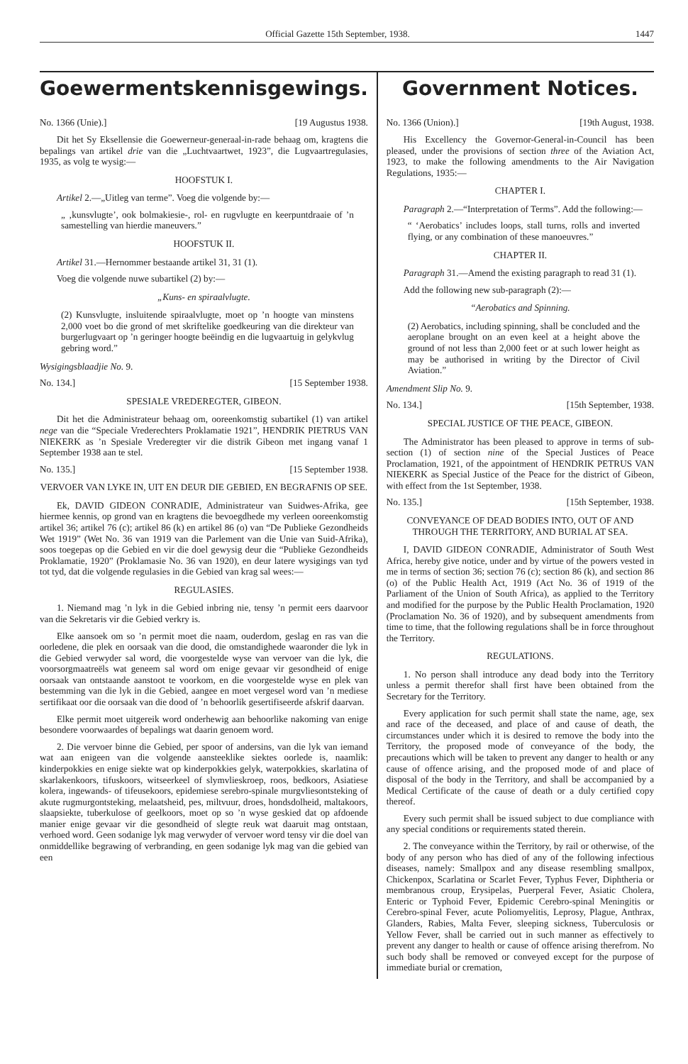Official Gazette 15th September, 1938. 1447
Goewermentskennisgewings.
No. 1366 (Unie).] [19 Augustus 1938.
Dit het Sy Eksellensie die Goewerneur-generaal-in-rade behaag om, kragtens die bepalings van artikel drie van die „Luchtvaartwet, 1923”, die Lugvaartregulasies, 1935, as volg te wysig:—
HOOFSTUK I.
Artikel 2.—„Uitleg van terme”. Voeg die volgende by:—
„ ‚kunsvlugte’, ook bolmakiesie-, rol- en rugvlugte en keerpuntdraaie of ’n samestelling van hierdie maneuvers.”
HOOFSTUK II.
Artikel 31.—Hernommer bestaande artikel 31, 31 (1).
Voeg die volgende nuwe subartikel (2) by:—
„Kuns- en spiraalvlugte.
(2) Kunsvlugte, insluitende spiraalvlugte, moet op ’n hoogte van minstens 2,000 voet bo die grond of met skriftelike goedkeuring van die direkteur van burgerlugvaart op ’n geringer hoogte beëindig en die lugvaartuig in gelykvlug gebring word.”
Wysigingsblaadjie No. 9.
No. 134.] [15 September 1938.
SPESIALE VREDEREGTER, GIBEON.
Dit het die Administrateur behaag om, ooreenkomstig subartikel (1) van artikel nege van die “Speciale Vrederechters Proklamatie 1921”, HENDRIK PIETRUS VAN NIEKERK as ’n Spesiale Vrederegter vir die distrik Gibeon met ingang vanaf 1 September 1938 aan te stel.
No. 135.] [15 September 1938.
VERVOER VAN LYKE IN, UIT EN DEUR DIE GEBIED, EN BEGRAFNIS OP SEE.
Ek, DAVID GIDEON CONRADIE, Administrateur van Suidwes-Afrika, gee hiermee kennis, op grond van en kragtens die bevoegdhede my verleen ooreenkomstig artikel 36; artikel 76 (c); artikel 86 (k) en artikel 86 (o) van “De Publieke Gezondheids Wet 1919” (Wet No. 36 van 1919 van die Parlement van die Unie van Suid-Afrika), soos toegepas op die Gebied en vir die doel gewysig deur die “Publieke Gezondheids Proklamatie, 1920” (Proklamasie No. 36 van 1920), en deur latere wysigings van tyd tot tyd, dat die volgende regulasies in die Gebied van krag sal wees:—
REGULASIES.
1. Niemand mag ’n lyk in die Gebied inbring nie, tensy ’n permit eers daarvoor van die Sekretaris vir die Gebied verkry is.
Elke aansoek om so ’n permit moet die naam, ouderdom, geslag en ras van die oorledene, die plek en oorsaak van die dood, die omstandighede waaronder die lyk in die Gebied verwyder sal word, die voorgestelde wyse van vervoer van die lyk, die voorsorgmaatreëls wat geneem sal word om enige gevaar vir gesondheid of enige oorsaak van ontstaande aanstoot te voorkom, en die voorgestelde wyse en plek van bestemming van die lyk in die Gebied, aangee en moet vergesel word van ’n mediese sertifikaat oor die oorsaak van die dood of ’n behoorlik gesertifiseerde afskrif daarvan.
Elke permit moet uitgereik word onderhewig aan behoorlike nakoming van enige besondere voorwaardes of bepalings wat daarin genoem word.
2. Die vervoer binne die Gebied, per spoor of andersins, van die lyk van iemand wat aan enigeen van die volgende aansteeklike siektes oorlede is, naamlik: kinderpokkies en enige siekte wat op kinderpokkies gelyk, waterpokkies, skarlatina of skarlakenkoors, tifuskoors, witseerkeel of slymvlieskroep, roos, bedkoors, Asiatiese kolera, ingewands- of tifeusekoors, epidemiese serebro-spinale murgvliesontsteking of akute rugmurgontsteking, melaatsheid, pes, miltvuur, droes, hondsdolheid, maltakoors, slaapsiekte, tuberkulose of geelkoors, moet op so ’n wyse geskied dat op afdoende manier enige gevaar vir die gesondheid of slegte reuk wat daaruit mag ontstaan, verhoed word. Geen sodanige lyk mag verwyder of vervoer word tensy vir die doel van onmiddellike begrawing of verbranding, en geen sodanige lyk mag van die gebied van een
Government Notices.
No. 1366 (Union).] [19th August, 1938.
His Excellency the Governor-General-in-Council has been pleased, under the provisions of section three of the Aviation Act, 1923, to make the following amendments to the Air Navigation Regulations, 1935:—
CHAPTER I.
Paragraph 2.—“Interpretation of Terms”. Add the following:—
“ ‘Aerobatics’ includes loops, stall turns, rolls and inverted flying, or any combination of these manoeuvres.”
CHAPTER II.
Paragraph 31.—Amend the existing paragraph to read 31 (1).
Add the following new sub-paragraph (2):—
“Aerobatics and Spinning.
(2) Aerobatics, including spinning, shall be concluded and the aeroplane brought on an even keel at a height above the ground of not less than 2,000 feet or at such lower height as may be authorised in writing by the Director of Civil Aviation.”
Amendment Slip No. 9.
No. 134.] [15th September, 1938.
SPECIAL JUSTICE OF THE PEACE, GIBEON.
The Administrator has been pleased to approve in terms of sub-section (1) of section nine of the Special Justices of Peace Proclamation, 1921, of the appointment of HENDRIK PETRUS VAN NIEKERK as Special Justice of the Peace for the district of Gibeon, with effect from the 1st September, 1938.
No. 135.] [15th September, 1938.
CONVEYANCE OF DEAD BODIES INTO, OUT OF AND THROUGH THE TERRITORY, AND BURIAL AT SEA.
I, DAVID GIDEON CONRADIE, Administrator of South West Africa, hereby give notice, under and by virtue of the powers vested in me in terms of section 36; section 76 (c); section 86 (k), and section 86 (o) of the Public Health Act, 1919 (Act No. 36 of 1919 of the Parliament of the Union of South Africa), as applied to the Territory and modified for the purpose by the Public Health Proclamation, 1920 (Proclamation No. 36 of 1920), and by subsequent amendments from time to time, that the following regulations shall be in force throughout the Territory.
REGULATIONS.
1. No person shall introduce any dead body into the Territory unless a permit therefor shall first have been obtained from the Secretary for the Territory.
Every application for such permit shall state the name, age, sex and race of the deceased, and place of and cause of death, the circumstances under which it is desired to remove the body into the Territory, the proposed mode of conveyance of the body, the precautions which will be taken to prevent any danger to health or any cause of offence arising, and the proposed mode of and place of disposal of the body in the Territory, and shall be accompanied by a Medical Certificate of the cause of death or a duly certified copy thereof.
Every such permit shall be issued subject to due compliance with any special conditions or requirements stated therein.
2. The conveyance within the Territory, by rail or otherwise, of the body of any person who has died of any of the following infectious diseases, namely: Smallpox and any disease resembling smallpox, Chickenpox, Scarlatina or Scarlet Fever, Typhus Fever, Diphtheria or membranous croup, Erysipelas, Puerperal Fever, Asiatic Cholera, Enteric or Typhoid Fever, Epidemic Cerebro-spinal Meningitis or Cerebro-spinal Fever, acute Poliomyelitis, Leprosy, Plague, Anthrax, Glanders, Rabies, Malta Fever, sleeping sickness, Tuberculosis or Yellow Fever, shall be carried out in such manner as effectively to prevent any danger to health or cause of offence arising therefrom. No such body shall be removed or conveyed except for the purpose of immediate burial or cremation,